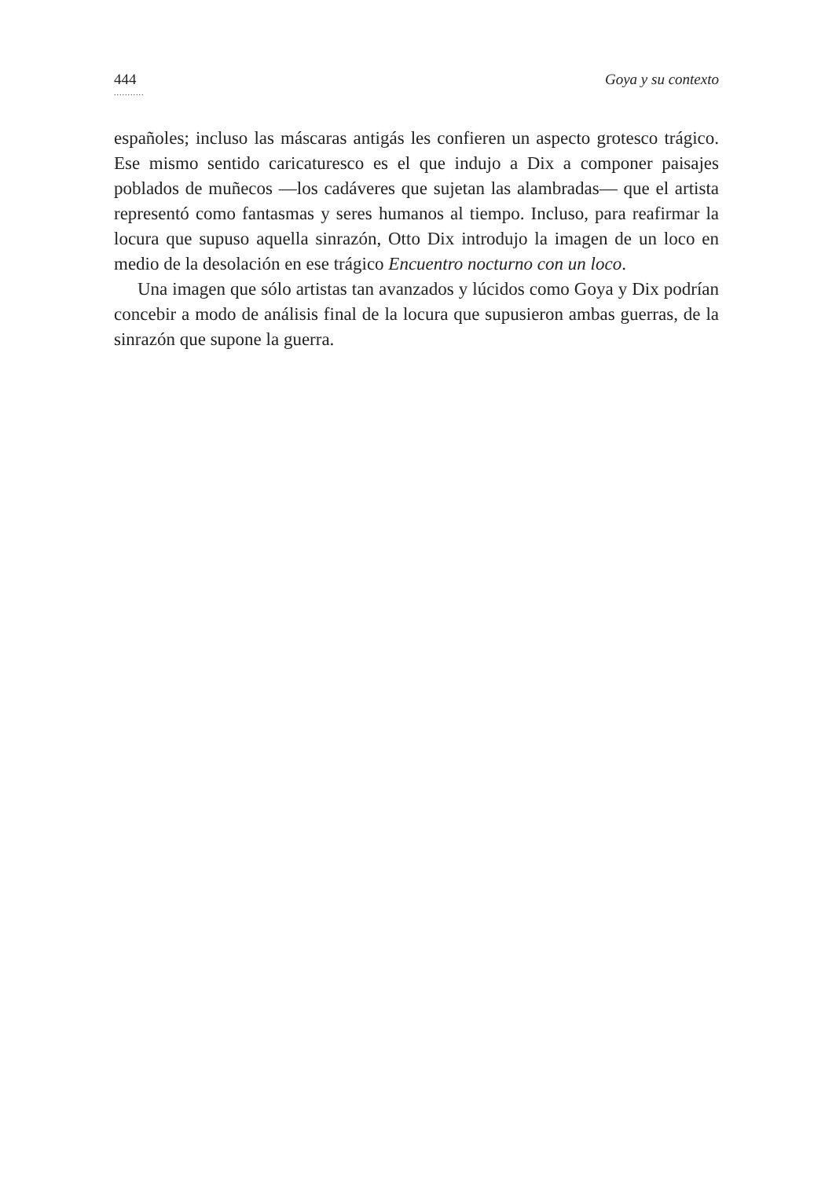444
...........
Goya y su contexto
españoles; incluso las máscaras antigás les confieren un aspecto grotesco trágico. Ese mismo sentido caricaturesco es el que indujo a Dix a componer paisajes poblados de muñecos —los cadáveres que sujetan las alambradas— que el artista representó como fantasmas y seres humanos al tiempo. Incluso, para reafirmar la locura que supuso aquella sinrazón, Otto Dix introdujo la imagen de un loco en medio de la desolación en ese trágico Encuentro nocturno con un loco.
Una imagen que sólo artistas tan avanzados y lúcidos como Goya y Dix podrían concebir a modo de análisis final de la locura que supusieron ambas guerras, de la sinrazón que supone la guerra.